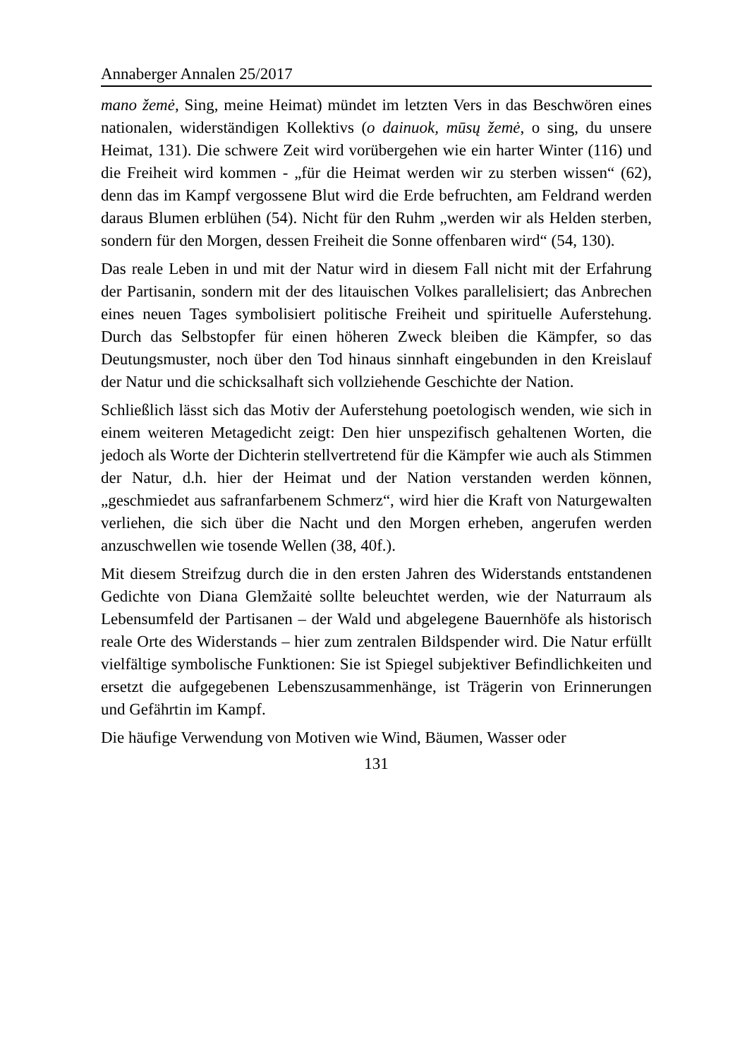Annaberger Annalen 25/2017
mano žemė, Sing, meine Heimat) mündet im letzten Vers in das Beschwören eines nationalen, widerständigen Kollektivs (o dainuok, mūsų žemė, o sing, du unsere Heimat, 131). Die schwere Zeit wird vorübergehen wie ein harter Winter (116) und die Freiheit wird kommen - „für die Heimat werden wir zu sterben wissen“ (62), denn das im Kampf vergossene Blut wird die Erde befruchten, am Feldrand werden daraus Blumen erblühen (54). Nicht für den Ruhm „werden wir als Helden sterben, sondern für den Morgen, dessen Freiheit die Sonne offenbaren wird“ (54, 130).
Das reale Leben in und mit der Natur wird in diesem Fall nicht mit der Erfahrung der Partisanin, sondern mit der des litauischen Volkes parallelisiert; das Anbrechen eines neuen Tages symbolisiert politische Freiheit und spirituelle Auferstehung. Durch das Selbstopfer für einen höheren Zweck bleiben die Kämpfer, so das Deutungsmuster, noch über den Tod hinaus sinnhaft eingebunden in den Kreislauf der Natur und die schicksalhaft sich vollziehende Geschichte der Nation.
Schließlich lässt sich das Motiv der Auferstehung poetologisch wenden, wie sich in einem weiteren Metagedicht zeigt: Den hier unspezifisch gehaltenen Worten, die jedoch als Worte der Dichterin stellvertretend für die Kämpfer wie auch als Stimmen der Natur, d.h. hier der Heimat und der Nation verstanden werden können, „geschmiedet aus safranfarbenem Schmerz“, wird hier die Kraft von Naturgewalten verliehen, die sich über die Nacht und den Morgen erheben, angerufen werden anzuschwellen wie tosende Wellen (38, 40f.).
Mit diesem Streifzug durch die in den ersten Jahren des Widerstands entstandenen Gedichte von Diana Glemžaitė sollte beleuchtet werden, wie der Naturraum als Lebensumfeld der Partisanen – der Wald und abgelegene Bauernhöfe als historisch reale Orte des Widerstands – hier zum zentralen Bildspender wird. Die Natur erfüllt vielfältige symbolische Funktionen: Sie ist Spiegel subjektiver Befindlichkeiten und ersetzt die aufgegebenen Lebenszusammenhänge, ist Trägerin von Erinnerungen und Gefährtin im Kampf.
Die häufige Verwendung von Motiven wie Wind, Bäumen, Wasser oder
131